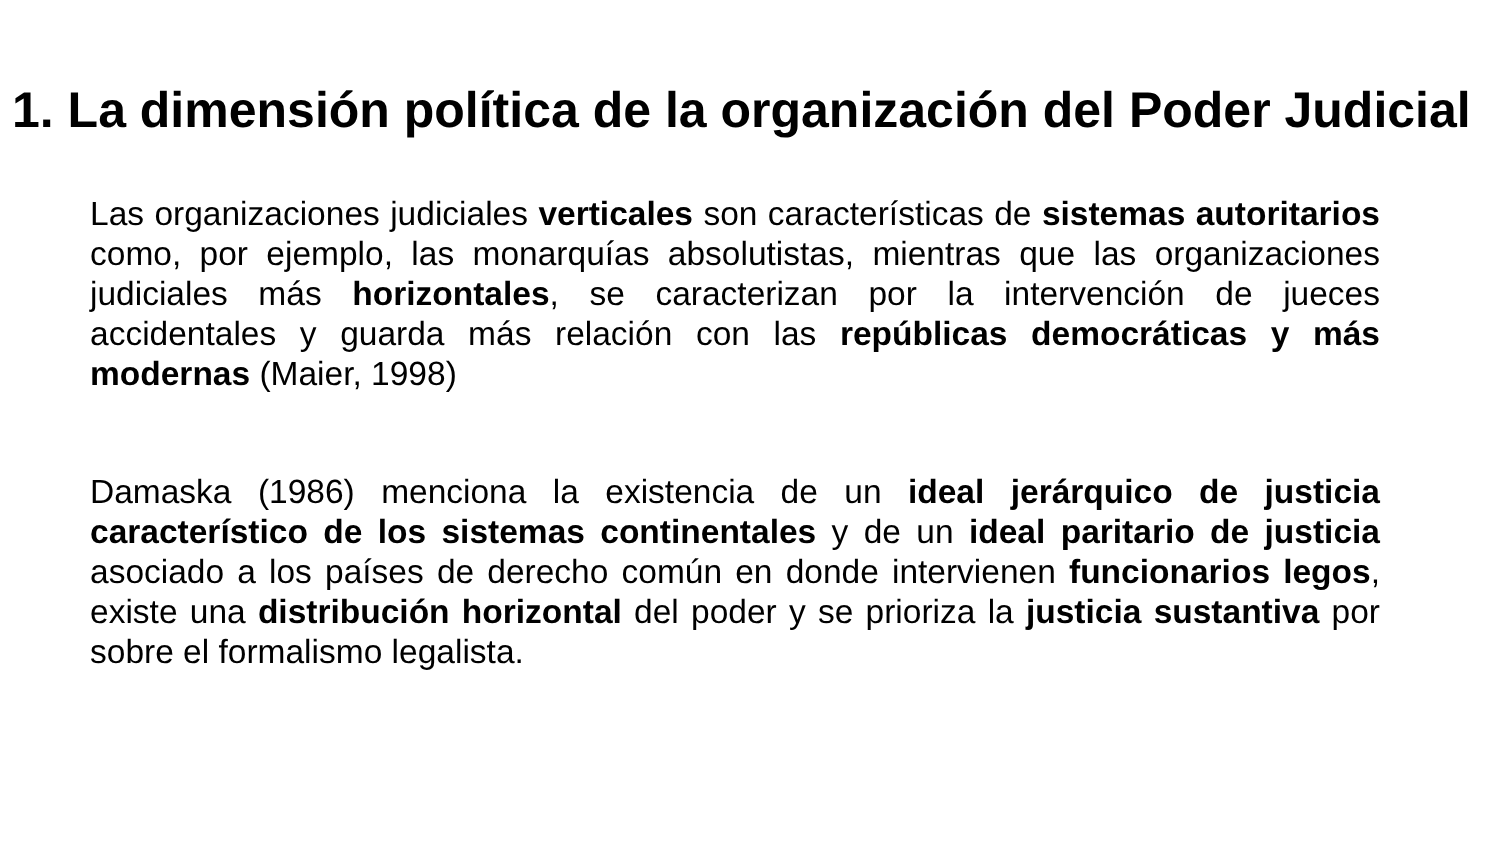1. La dimensión política de la organización del Poder Judicial
Las organizaciones judiciales verticales son características de sistemas autoritarios como, por ejemplo, las monarquías absolutistas, mientras que las organizaciones judiciales más horizontales, se caracterizan por la intervención de jueces accidentales y guarda más relación con las repúblicas democráticas y más modernas (Maier, 1998)
Damaska (1986) menciona la existencia de un ideal jerárquico de justicia característico de los sistemas continentales y de un ideal paritario de justicia asociado a los países de derecho común en donde intervienen funcionarios legos, existe una distribución horizontal del poder y se prioriza la justicia sustantiva por sobre el formalismo legalista.